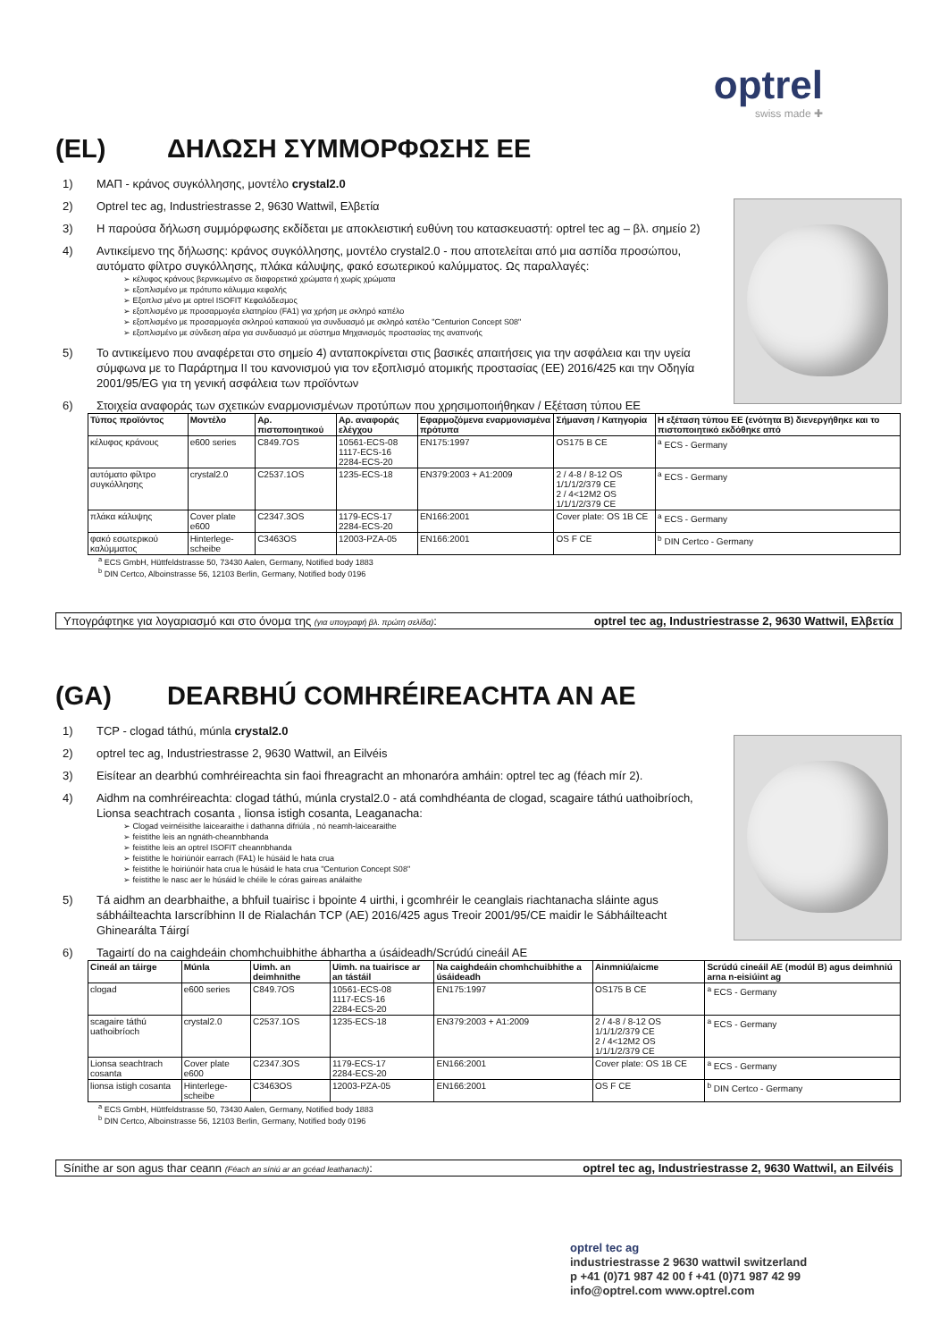optrel
swiss made ✚
(EL) ΔΗΛΩΣΗ ΣΥΜΜΟΡΦΩΣΗΣ ΕΕ
1) ΜΑΠ - κράνος συγκόλλησης, μοντέλο crystal2.0
2) Optrel tec ag, Industriestrasse 2, 9630 Wattwil, Ελβετία
3) Η παρούσα δήλωση συμμόρφωσης εκδίδεται με αποκλειστική ευθύνη του κατασκευαστή: optrel tec ag – βλ. σημείο 2)
4) Αντικείμενο της δήλωσης: κράνος συγκόλλησης, μοντέλο crystal2.0 - που αποτελείται από μια ασπίδα προσώπου, αυτόματο φίλτρο συγκόλλησης, πλάκα κάλυψης, φακό εσωτερικού καλύμματος. Ως παραλλαγές:
➢ κέλυφος κράνους βερνικωμένο σε διαφορετικά χρώματα ή χωρίς χρώματα
➢ εξοπλισμένο με πρότυπο κάλυμμα κεφαλής
➢ Εξοπλισ μένο με optrel ISOFIT Κεφαλόδεσμος
➢ εξοπλισμένο με προσαρμογέα ελατηρίου (FA1) για χρήση με σκληρό καπέλο
➢ εξοπλισμένο με προσαρμογέα σκληρού καπακιού για συνδυασμό με σκληρό κατέλο "Centurion Concept S08"
➢ εξοπλισμένο με σύνδεση αέρα για συνδυασμό με σύστημα Μηχανισμός προστασίας της αναπνοής
5) Το αντικείμενο που αναφέρεται στο σημείο 4) ανταποκρίνεται στις βασικές απαιτήσεις για την ασφάλεια και την υγεία σύμφωνα με το Παράρτημα II του κανονισμού για τον εξοπλισμό ατομικής προστασίας (ΕΕ) 2016/425 και την Οδηγία 2001/95/EG για τη γενική ασφάλεια των προϊόντων
6) Στοιχεία αναφοράς των σχετικών εναρμονισμένων προτύπων που χρησιμοποιήθηκαν / Εξέταση τύπου ΕΕ
| Τύπος προϊόντος | Μοντέλο | Αρ. πιστοποιητικού | Αρ. αναφοράς ελέγχου | Εφαρμοζόμενα εναρμονισμένα πρότυπα | Σήμανση / Κατηγορία | Η εξέταση τύπου ΕΕ (ενότητα B) διενεργήθηκε και το πιστοποιητικό εκδόθηκε από |
| --- | --- | --- | --- | --- | --- | --- |
| κέλυφος κράνους | e600 series | C849.7OS | 10561-ECS-08 1117-ECS-16 2284-ECS-20 | EN175:1997 | OS175 B CE | <sup>a</sup> ECS - Germany |
| αυτόματο φίλτρο συγκόλλησης | crystal2.0 | C2537.1OS | 1235-ECS-18 | EN379:2003 + A1:2009 | 2 / 4-8 / 8-12 OS 1/1/1/2/379 CE 2 / 4<12M2 OS 1/1/1/2/379 CE | <sup>a</sup> ECS - Germany |
| πλάκα κάλυψης | Cover plate e600 | C2347.3OS | 1179-ECS-17 2284-ECS-20 | EN166:2001 | Cover plate: OS 1B CE | <sup>a</sup> ECS - Germany |
| φακό εσωτερικού καλύμματος | Hinterlege-scheibe | C3463OS | 12003-PZA-05 | EN166:2001 | OS F CE | <sup>b</sup> DIN Certco - Germany |
<sup>a</sup> ECS GmbH, Hüttfeldstrasse 50, 73430 Aalen, Germany, Notified body 1883
<sup>b</sup> DIN Certco, Alboinstrasse 56, 12103 Berlin, Germany, Notified body 0196
Υπογράφτηκε για λογαριασμό και στο όνομα της (για υπογραφή βλ. πρώτη σελίδα): optrel tec ag, Industriestrasse 2, 9630 Wattwil, Ελβετία
(GA) DEARBHÚ COMHRÉIREACHTA AN AE
1) TCP - clogad táthú, múnla crystal2.0
2) optrel tec ag, Industriestrasse 2, 9630 Wattwil, an Eilvéis
3) Eisítear an dearbhú comhréireachta sin faoi fhreagracht an mhonaróra amháin: optrel tec ag (féach mír 2).
4) Aidhm na comhréireachta: clogad táthú, múnla crystal2.0 - atá comhdhéanta de clogad, scagaire táthú uathoibríoch, Lionsa seachtrach cosanta , lionsa istigh cosanta, Leaganacha:
➢ Clogad veirnéisithe laicearaithe i dathanna difriúla , nó neamh-laicearaithe
➢ feistithe leis an ngnáth-cheannbhanda
➢ feistithe leis an optrel ISOFIT cheannbhanda
➢ feistithe le hoiriúnóir earrach (FA1) le húsáid le hata crua
➢ feistithe le hoiriúnóir hata crua le húsáid le hata crua "Centurion Concept S08"
➢ feistithe le nasc aer le húsáid le chéile le córas gaireas análaithe
5) Tá aidhm an dearbhaithe, a bhfuil tuairisc i bpointe 4 uirthi, i gcomhréir le ceanglais riachtanacha sláinte agus sábháilteachta Iarscríbhinn II de Rialachán TCP (AE) 2016/425 agus Treoir 2001/95/CE maidir le Sábháilteacht Ghinearálta Táirgí
6) Tagairtí do na caighdeáin chomhchuibhithe ábhartha a úsáideadh/Scrúdú cineáil AE
| Cineál an táirge | Múnla | Uimh. an deimhnithe | Uimh. na tuairisce ar an tástáil | Na caighdeáin chomhchuibhithe a úsáideadh | Ainmniú/aicme | Scrúdú cineáil AE (modúl B) agus deimhniú arna n-eisiúint ag |
| --- | --- | --- | --- | --- | --- | --- |
| clogad | e600 series | C849.7OS | 10561-ECS-08 1117-ECS-16 2284-ECS-20 | EN175:1997 | OS175 B CE | <sup>a</sup> ECS - Germany |
| scagaire táthú uathoibríoch | crystal2.0 | C2537.1OS | 1235-ECS-18 | EN379:2003 + A1:2009 | 2 / 4-8 / 8-12 OS 1/1/1/2/379 CE 2 / 4<12M2 OS 1/1/1/2/379 CE | <sup>a</sup> ECS - Germany |
| Lionsa seachtrach cosanta | Cover plate e600 | C2347.3OS | 1179-ECS-17 2284-ECS-20 | EN166:2001 | Cover plate: OS 1B CE | <sup>a</sup> ECS - Germany |
| lionsa istigh cosanta | Hinterlege-scheibe | C3463OS | 12003-PZA-05 | EN166:2001 | OS F CE | <sup>b</sup> DIN Certco - Germany |
<sup>a</sup> ECS GmbH, Hüttfeldstrasse 50, 73430 Aalen, Germany, Notified body 1883
<sup>b</sup> DIN Certco, Alboinstrasse 56, 12103 Berlin, Germany, Notified body 0196
Sínithe ar son agus thar ceann (Féach an síniú ar an gcéad leathanach): optrel tec ag, Industriestrasse 2, 9630 Wattwil, an Eilvéis
optrel tec ag
industriestrasse 2 9630 wattwil switzerland
p +41 (0)71 987 42 00 f +41 (0)71 987 42 99
info@optrel.com www.optrel.com